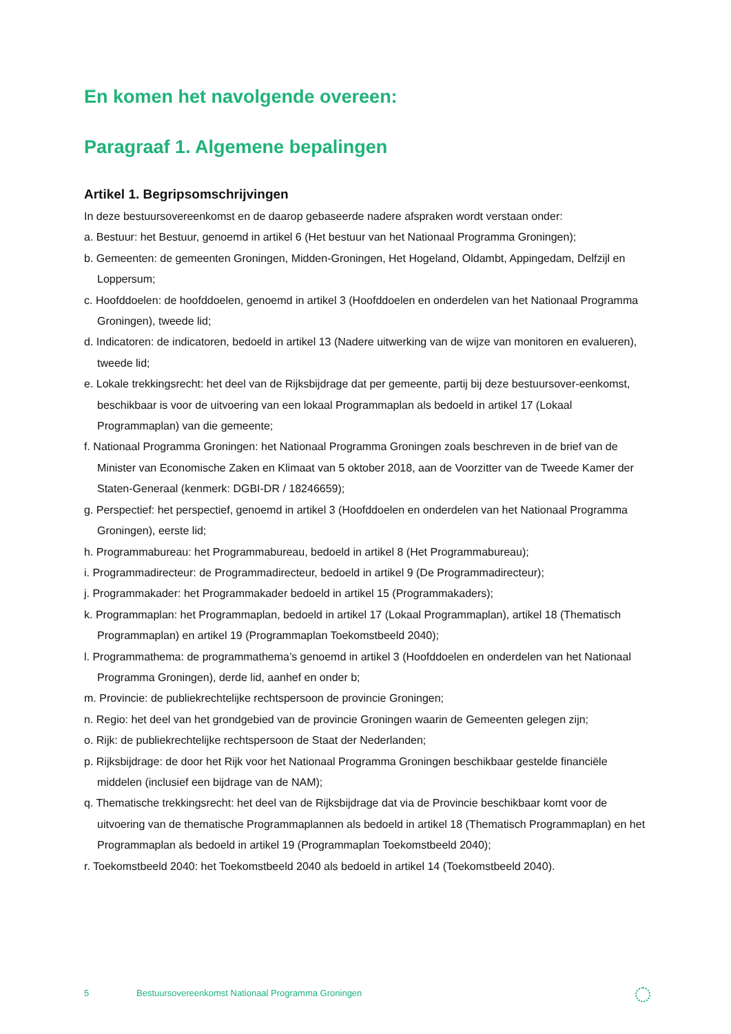En komen het navolgende overeen:
Paragraaf 1. Algemene bepalingen
Artikel 1. Begripsomschrijvingen
In deze bestuursovereenkomst en de daarop gebaseerde nadere afspraken wordt verstaan onder:
a. Bestuur: het Bestuur, genoemd in artikel 6 (Het bestuur van het Nationaal Programma Groningen);
b. Gemeenten: de gemeenten Groningen, Midden-Groningen, Het Hogeland, Oldambt, Appingedam, Delfzijl en Loppersum;
c. Hoofddoelen: de hoofddoelen, genoemd in artikel 3 (Hoofddoelen en onderdelen van het Nationaal Programma Groningen), tweede lid;
d. Indicatoren: de indicatoren, bedoeld in artikel 13 (Nadere uitwerking van de wijze van monitoren en evalueren), tweede lid;
e. Lokale trekkingsrecht: het deel van de Rijksbijdrage dat per gemeente, partij bij deze bestuursover-eenkomst, beschikbaar is voor de uitvoering van een lokaal Programmaplan als bedoeld in artikel 17 (Lokaal Programmaplan) van die gemeente;
f. Nationaal Programma Groningen: het Nationaal Programma Groningen zoals beschreven in de brief van de Minister van Economische Zaken en Klimaat van 5 oktober 2018, aan de Voorzitter van de Tweede Kamer der Staten-Generaal (kenmerk: DGBI-DR / 18246659);
g. Perspectief: het perspectief, genoemd in artikel 3 (Hoofddoelen en onderdelen van het Nationaal Programma Groningen), eerste lid;
h. Programmabureau: het Programmabureau, bedoeld in artikel 8 (Het Programmabureau);
i. Programmadirecteur: de Programmadirecteur, bedoeld in artikel 9 (De Programmadirecteur);
j. Programmakader: het Programmakader bedoeld in artikel 15 (Programmakaders);
k. Programmaplan: het Programmaplan, bedoeld in artikel 17 (Lokaal Programmaplan), artikel 18 (Thematisch Programmaplan) en artikel 19 (Programmaplan Toekomstbeeld 2040);
l. Programmathema: de programmathema’s genoemd in artikel 3 (Hoofddoelen en onderdelen van het Nationaal Programma Groningen), derde lid, aanhef en onder b;
m. Provincie: de publiekrechtelijke rechtspersoon de provincie Groningen;
n. Regio: het deel van het grondgebied van de provincie Groningen waarin de Gemeenten gelegen zijn;
o. Rijk: de publiekrechtelijke rechtspersoon de Staat der Nederlanden;
p. Rijksbijdrage: de door het Rijk voor het Nationaal Programma Groningen beschikbaar gestelde financiële middelen (inclusief een bijdrage van de NAM);
q. Thematische trekkingsrecht: het deel van de Rijksbijdrage dat via de Provincie beschikbaar komt voor de uitvoering van de thematische Programmaplannen als bedoeld in artikel 18 (Thematisch Programmaplan) en het Programmaplan als bedoeld in artikel 19 (Programmaplan Toekomstbeeld 2040);
r. Toekomstbeeld 2040: het Toekomstbeeld 2040 als bedoeld in artikel 14 (Toekomstbeeld 2040).
5 Bestuursovereenkomst Nationaal Programma Groningen